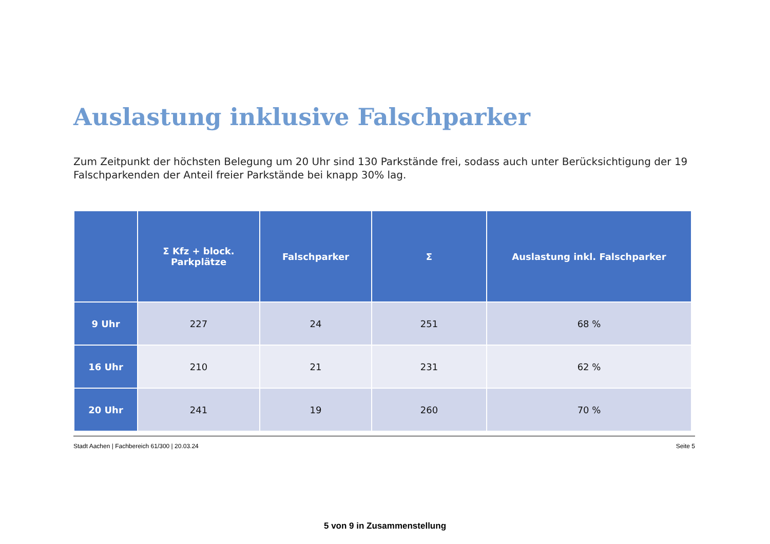Auslastung inklusive Falschparker
Zum Zeitpunkt der höchsten Belegung um 20 Uhr sind 130 Parkstände frei, sodass auch unter Berücksichtigung der 19 Falschparkenden der Anteil freier Parkstände bei knapp 30% lag.
| | Σ Kfz + block. Parkplätze | Falschparker | Σ | Auslastung inkl. Falschparker |
| --- | --- | --- | --- | --- |
| 9 Uhr | 227 | 24 | 251 | 68 % |
| 16 Uhr | 210 | 21 | 231 | 62 % |
| 20 Uhr | 241 | 19 | 260 | 70 % |
Stadt Aachen | Fachbereich 61/300 | 20.03.24 Seite 5
5 von 9 in Zusammenstellung